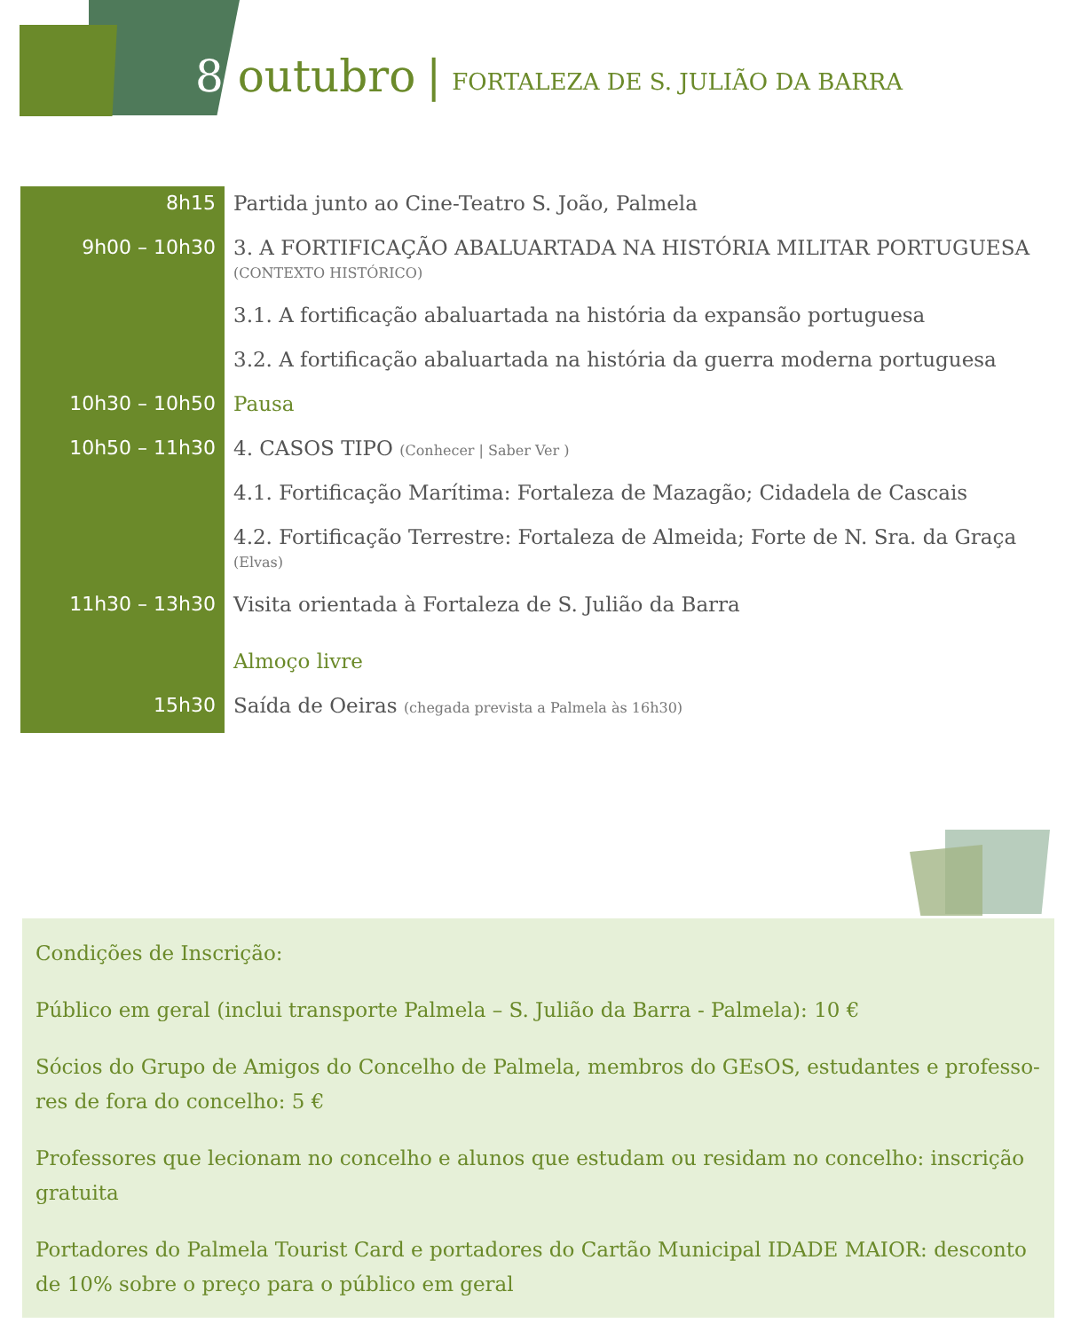8 outubro | FORTALEZA DE S. JULIÃO DA BARRA
| 8h15 | Partida junto ao Cine-Teatro S. João, Palmela |
| 9h00 – 10h30 | 3. A FORTIFICAÇÃO ABALUARTADA NA HISTÓRIA MILITAR PORTUGUESA (CONTEXTO HISTÓRICO) |
| | 3.1. A fortificação abaluartada na história da expansão portuguesa |
| | 3.2. A fortificação abaluartada na história da guerra moderna portuguesa |
| 10h30 – 10h50 | Pausa |
| 10h50 – 11h30 | 4. CASOS TIPO (Conhecer / Saber Ver ) |
| | 4.1. Fortificação Marítima: Fortaleza de Mazagão; Cidadela de Cascais |
| | 4.2. Fortificação Terrestre: Fortaleza de Almeida; Forte de N. Sra. da Graça (Elvas) |
| 11h30 – 13h30 | Visita orientada à Fortaleza de S. Julião da Barra |
| | Almoço livre |
| 15h30 | Saída de Oeiras (chegada prevista a Palmela às 16h30) |
Condições de Inscrição:
Público em geral (inclui transporte Palmela – S. Julião da Barra - Palmela): 10 €
Sócios do Grupo de Amigos do Concelho de Palmela, membros do GEsOS, estudantes e professo-res de fora do concelho: 5 €
Professores que lecionam no concelho e alunos que estudam ou residam no concelho: inscrição gratuita
Portadores do Palmela Tourist Card e portadores do Cartão Municipal IDADE MAIOR: desconto de 10% sobre o preço para o público em geral